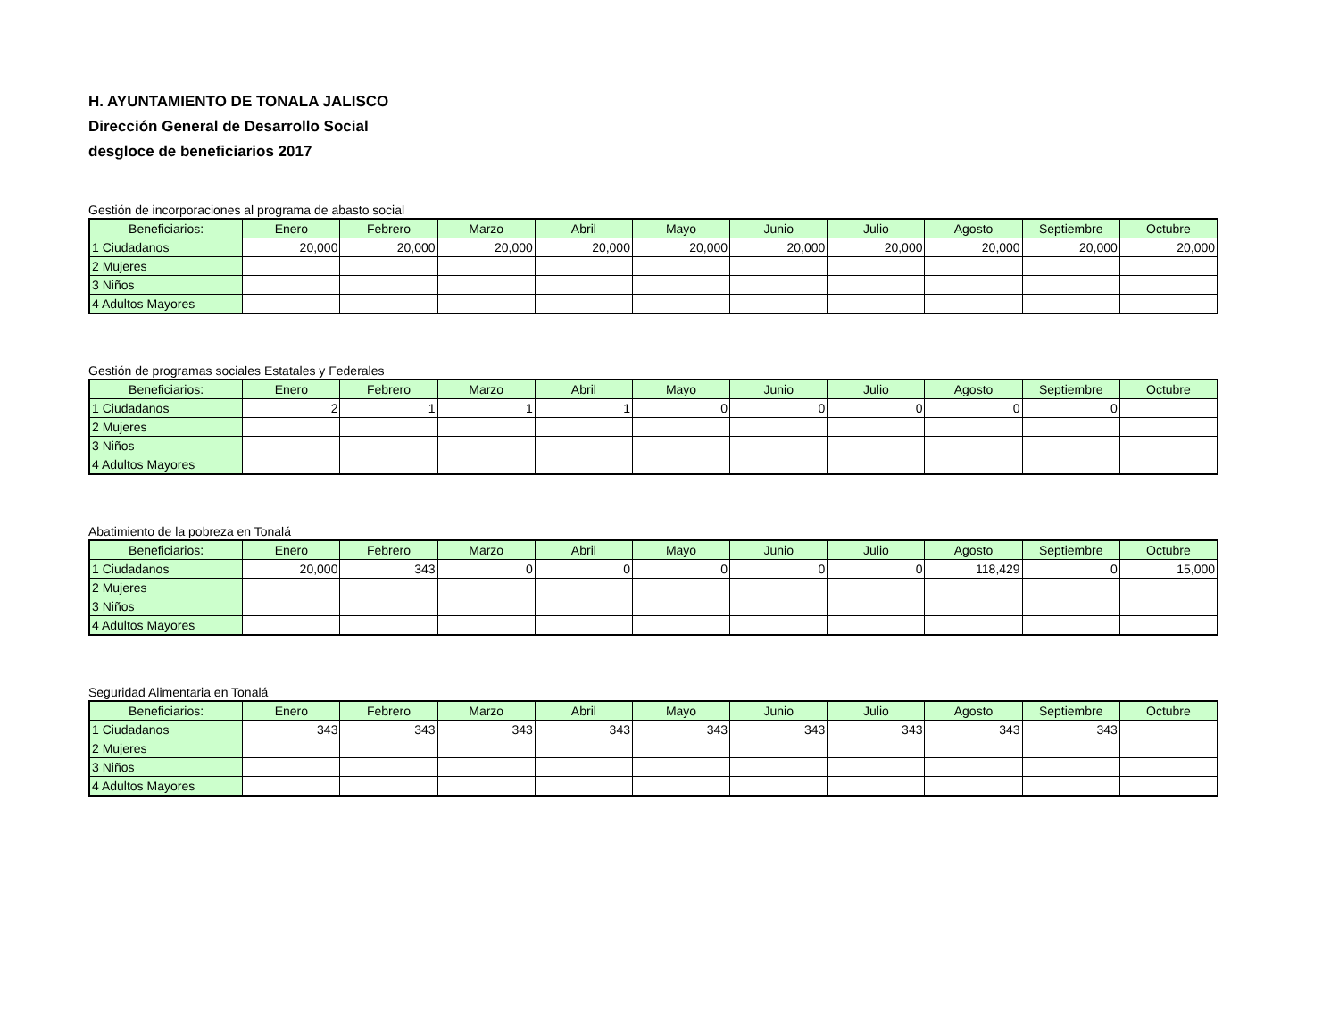H. AYUNTAMIENTO DE TONALA JALISCO
Dirección General de Desarrollo Social
desgloce de beneficiarios 2017
Gestión de incorporaciones al programa de abasto social
| Beneficiarios: | Enero | Febrero | Marzo | Abril | Mayo | Junio | Julio | Agosto | Septiembre | Octubre |
| --- | --- | --- | --- | --- | --- | --- | --- | --- | --- | --- |
| 1 Ciudadanos | 20,000 | 20,000 | 20,000 | 20,000 | 20,000 | 20,000 | 20,000 | 20,000 | 20,000 | 20,000 |
| 2 Mujeres | | | | | | | | | | |
| 3 Niños | | | | | | | | | | |
| 4 Adultos Mayores | | | | | | | | | | |
Gestión de programas sociales Estatales y Federales
| Beneficiarios: | Enero | Febrero | Marzo | Abril | Mayo | Junio | Julio | Agosto | Septiembre | Octubre |
| --- | --- | --- | --- | --- | --- | --- | --- | --- | --- | --- |
| 1 Ciudadanos | 2 | 1 | 1 | 1 | 0 | 0 | 0 | 0 | 0 | |
| 2 Mujeres | | | | | | | | | | |
| 3 Niños | | | | | | | | | | |
| 4 Adultos Mayores | | | | | | | | | | |
Abatimiento de la pobreza en Tonalá
| Beneficiarios: | Enero | Febrero | Marzo | Abril | Mayo | Junio | Julio | Agosto | Septiembre | Octubre |
| --- | --- | --- | --- | --- | --- | --- | --- | --- | --- | --- |
| 1 Ciudadanos | 20,000 | 343 | 0 | 0 | 0 | 0 | 0 | 118,429 | 0 | 15,000 |
| 2 Mujeres | | | | | | | | | | |
| 3 Niños | | | | | | | | | | |
| 4 Adultos Mayores | | | | | | | | | | |
Seguridad Alimentaria en Tonalá
| Beneficiarios: | Enero | Febrero | Marzo | Abril | Mayo | Junio | Julio | Agosto | Septiembre | Octubre |
| --- | --- | --- | --- | --- | --- | --- | --- | --- | --- | --- |
| 1 Ciudadanos | 343 | 343 | 343 | 343 | 343 | 343 | 343 | 343 | 343 | |
| 2 Mujeres | | | | | | | | | | |
| 3 Niños | | | | | | | | | | |
| 4 Adultos Mayores | | | | | | | | | | |